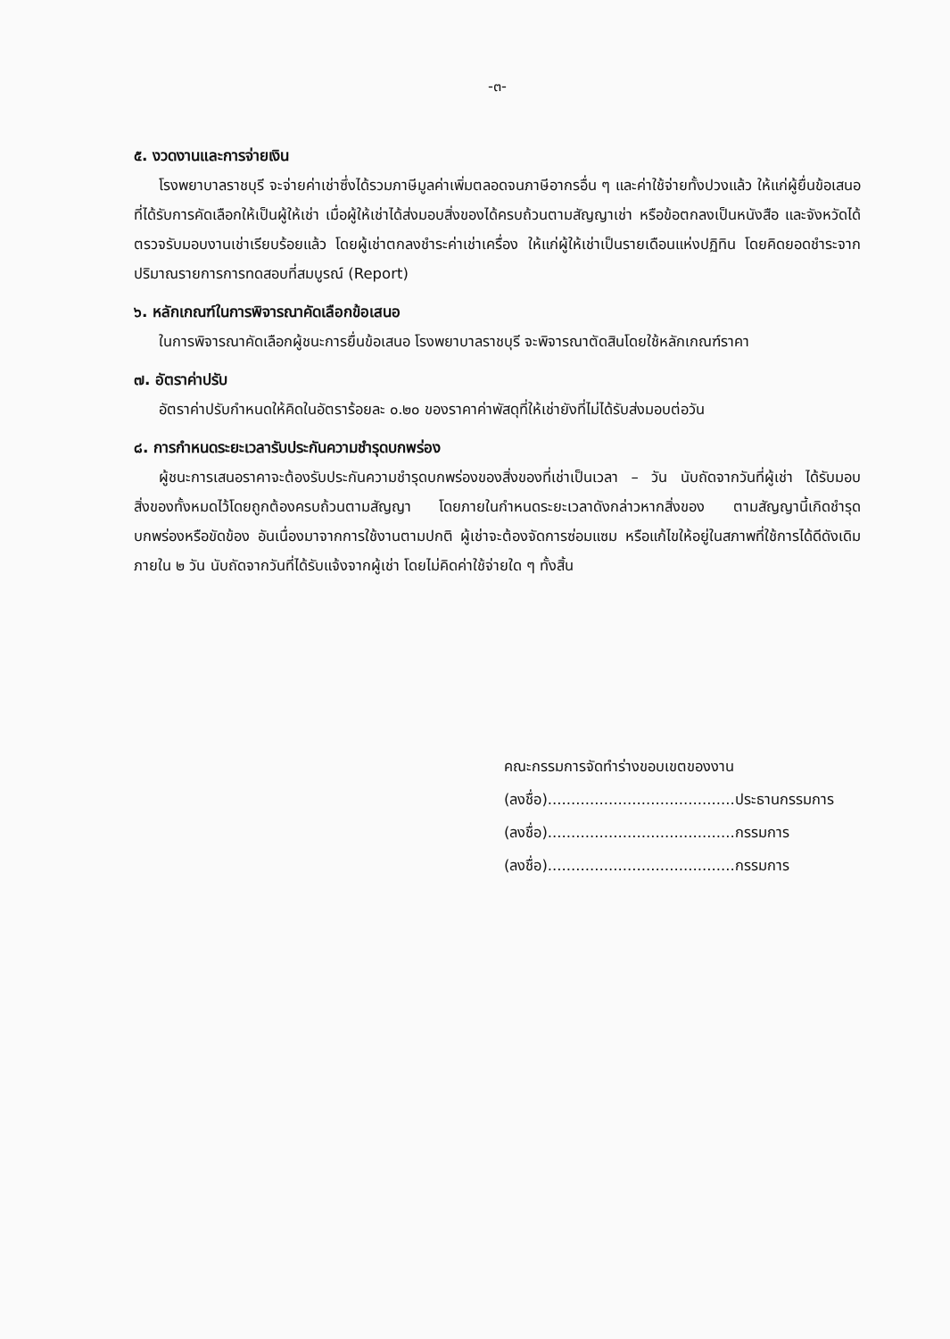-๓-
๕. งวดงานและการจ่ายเงิน
โรงพยาบาลราชบุรี จะจ่ายค่าเช่าซึ่งได้รวมภาษีมูลค่าเพิ่มตลอดจนภาษีอากรอื่น ๆ และค่าใช้จ่ายทั้งปวงแล้ว ให้แก่ผู้ยื่นข้อเสนอที่ได้รับการคัดเลือกให้เป็นผู้ให้เช่า เมื่อผู้ให้เช่าได้ส่งมอบสิ่งของได้ครบถ้วนตามสัญญาเช่า หรือข้อตกลงเป็นหนังสือ และจังหวัดได้ตรวจรับมอบงานเช่าเรียบร้อยแล้ว โดยผู้เช่าตกลงชำระค่าเช่าเครื่อง ให้แก่ผู้ให้เช่าเป็นรายเดือนแห่งปฏิทิน โดยคิดยอดชำระจากปริมาณรายการการทดสอบที่สมบูรณ์ (Report)
๖. หลักเกณฑ์ในการพิจารณาคัดเลือกข้อเสนอ
ในการพิจารณาคัดเลือกผู้ชนะการยื่นข้อเสนอ โรงพยาบาลราชบุรี จะพิจารณาตัดสินโดยใช้หลักเกณฑ์ราคา
๗. อัตราค่าปรับ
อัตราค่าปรับกำหนดให้คิดในอัตราร้อยละ ๐.๒๐ ของราคาค่าพัสดุที่ให้เช่ายังที่ไม่ได้รับส่งมอบต่อวัน
๘. การกำหนดระยะเวลารับประกันความชำรุดบกพร่อง
ผู้ชนะการเสนอราคาจะต้องรับประกันความชำรุดบกพร่องของสิ่งของที่เช่าเป็นเวลา – วัน นับถัดจากวันที่ผู้เช่า ได้รับมอบสิ่งของทั้งหมดไว้โดยถูกต้องครบถ้วนตามสัญญา โดยภายในกำหนดระยะเวลาดังกล่าวหากสิ่งของ ตามสัญญานี้เกิดชำรุดบกพร่องหรือขัดข้อง อันเนื่องมาจากการใช้งานตามปกติ ผู้เช่าจะต้องจัดการซ่อมแซม หรือแก้ไขให้อยู่ในสภาพที่ใช้การได้ดีดังเดิมภายใน ๒ วัน นับถัดจากวันที่ได้รับแจ้งจากผู้เช่า โดยไม่คิดค่าใช้จ่ายใด ๆ ทั้งสิ้น
คณะกรรมการจัดทำร่างขอบเขตของงาน
(ลงชื่อ)........................................ประธานกรรมการ
(ลงชื่อ)........................................กรรมการ
(ลงชื่อ)........................................กรรมการ